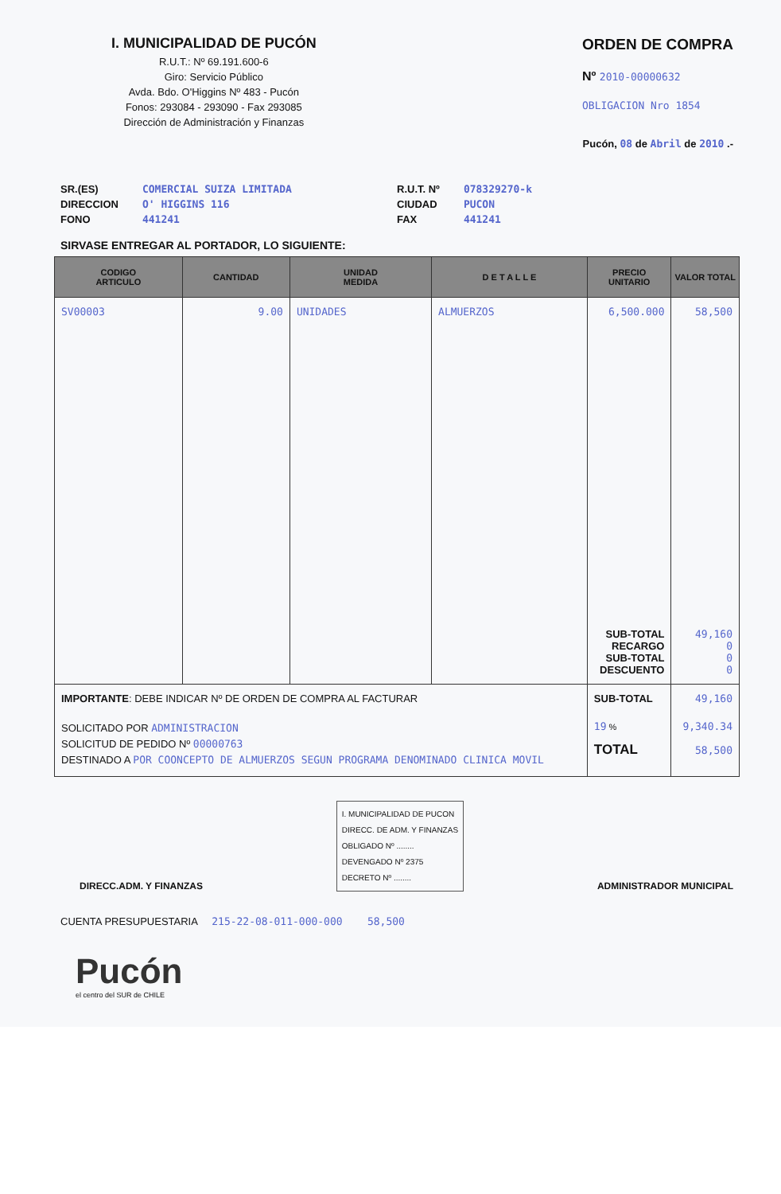I. MUNICIPALIDAD DE PUCÓN
R.U.T.: Nº 69.191.600-6
Giro: Servicio Público
Avda. Bdo. O'Higgins Nº 483 - Pucón
Fonos: 293084 - 293090 - Fax 293085
Dirección de Administración y Finanzas
ORDEN DE COMPRA
Nº 2010-00000632
OBLIGACION Nro 1854
Pucón, 08 de Abril de 2010 .-
SR.(ES)
DIRECCION
FONO
COMERCIAL SUIZA LIMITADA
O' HIGGINS 116
441241
R.U.T. Nº
CIUDAD
FAX
078329270-k
PUCON
441241
SIRVASE ENTREGAR AL PORTADOR, LO SIGUIENTE:
| CODIGO ARTICULO | CANTIDAD | UNIDAD MEDIDA | D E T A L L E | PRECIO UNITARIO | VALOR TOTAL |
| --- | --- | --- | --- | --- | --- |
| SV00003 | 9.00 | UNIDADES | ALMUERZOS | 6,500.000 SUB-TOTAL RECARGO SUB-TOTAL DESCUENTO | 58,500 49,160 0 0 0 |
| IMPORTANTE : DEBE INDICAR Nº DE ORDEN DE COMPRA AL FACTURAR | | | | SUB-TOTAL | 49,160 |
| SOLICITADO POR ADMINISTRACION SOLICITUD DE PEDIDO Nº 00000763 DESTINADO A POR COONCEPTO DE ALMUERZOS SEGUN PROGRAMA DENOMINADO CLINICA MOVIL | | | | 19 % TOTAL | 9,340.34 58,500 |
DIRECC.ADM. Y FINANZAS
I. MUNICIPALIDAD DE PUCON
DIRECC. DE ADM. Y FINANZAS
OBLIGADO Nº ........
DEVENGADO Nº 2375
DECRETO Nº ........
ADMINISTRADOR MUNICIPAL
CUENTA PRESUPUESTARIA 215-22-08-011-000-000 58,500
Pucón
el centro del SUR de CHILE